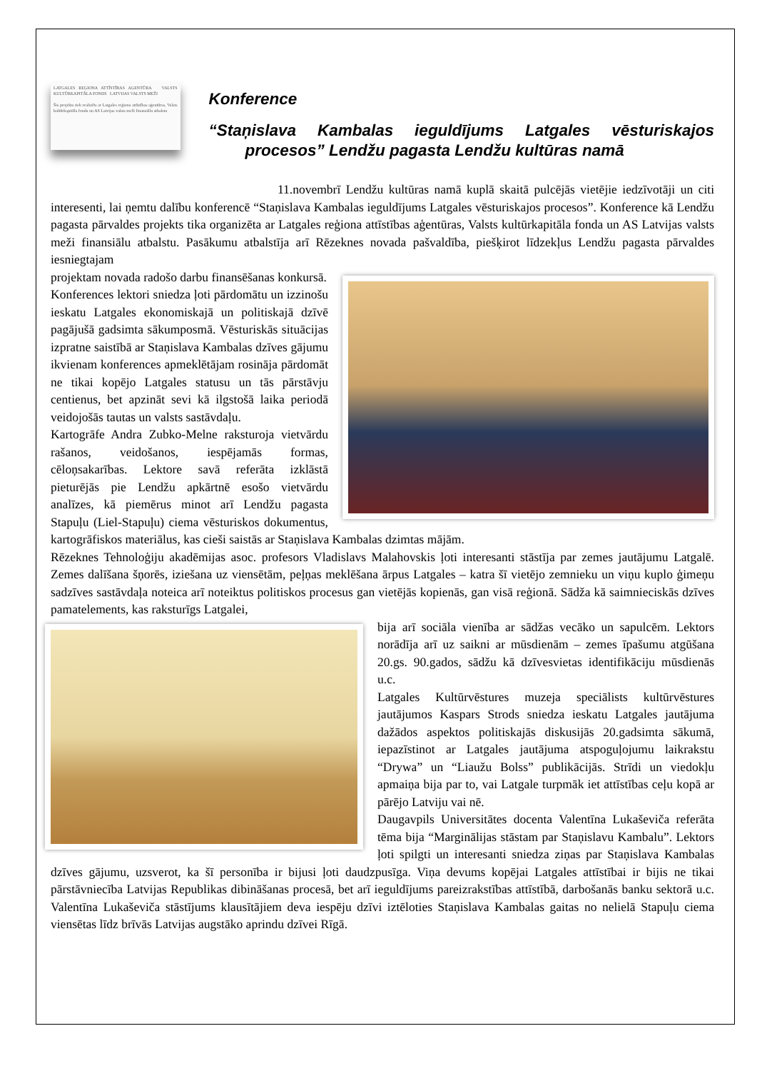LATGALES REĢIONA ATTĪSTĪBAS AĢENTŪRA VALSTS KULTŪRKAPITĀLA FONDS LATVIJAS VALSTS MEŽI
Šis projekts tiek realizēts ar Latgales reģiona attīstības aģentūras, Valsts kultūrkapitāla fonda un AS Latvijas valsts meži finansiālu atbalstu
Konference
“Staņislava Kambalas ieguldījums Latgales vēsturiskajos procesos” Lendžu pagasta Lendžu kultūras namā
11.novembrī Lendžu kultūras namā kuplā skaitā pulcējās vietējie iedzīvotāji un citi interesenti, lai ņemtu dalību konferencē “Staņislava Kambalas ieguldījums Latgales vēsturiskajos procesos”. Konference kā Lendžu pagasta pārvaldes projekts tika organizēta ar Latgales reģiona attīstības aģentūras, Valsts kultūrkapitāla fonda un AS Latvijas valsts meži finansiālu atbalstu. Pasākumu atbalstīja arī Rēzeknes novada pašvaldība, piešķirot līdzekļus Lendžu pagasta pārvaldes iesniegtajam
projektam novada radošo darbu finansēšanas konkursā.
Konferences lektori sniedza ļoti pārdomātu un izzinošu ieskatu Latgales ekonomiskajā un politiskajā dzīvē pagājušā gadsimta sākumposmā. Vēsturiskās situācijas izpratne saistībā ar Staņislava Kambalas dzīves gājumu ikvienam konferences apmeklētājam rosināja pārdomāt ne tikai kopējo Latgales statusu un tās pārstāvju centienus, bet apzināt sevi kā ilgstošā laika periodā veidojošās tautas un valsts sastāvdaļu.
Kartogrāfe Andra Zubko-Melne raksturoja vietvārdu rašanos, veidošanos, iespējamās formas, cēloņsakarības. Lektore savā referāta izklāstā pieturējās pie Lendžu apkārtnē esošo vietvārdu analīzes, kā piemērus minot arī Lendžu pagasta Stapuļu (Liel-Stapuļu) ciema vēsturiskos dokumentus, kartogrāfiskos materiālus, kas cieši saistās ar Staņislava Kambalas dzimtas mājām.
Rēzeknes Tehnoloģiju akadēmijas asoc. profesors Vladislavs Malahovskis ļoti interesanti stāstīja par zemes jautājumu Latgalē. Zemes dalīšana šņorēs, iziešana uz viensētām, peļņas meklēšana ārpus Latgales – katra šī vietējo zemnieku un viņu kuplo ģimeņu sadzīves sastāvdaļa noteica arī noteiktus politiskos procesus gan vietējās kopienās, gan visā reģionā. Sādža kā saimnieciskās dzīves pamatelements, kas raksturīgs Latgalei,
bija arī sociāla vienība ar sādžas vecāko un sapulcēm. Lektors norādīja arī uz saikni ar mūsdienām – zemes īpašumu atgūšana 20.gs. 90.gados, sādžu kā dzīvesvietas identifikāciju mūsdienās u.c.
Latgales Kultūrvēstures muzeja speciālists kultūrvēstures jautājumos Kaspars Strods sniedza ieskatu Latgales jautājuma dažādos aspektos politiskajās diskusijās 20.gadsimta sākumā, iepazīstinot ar Latgales jautājuma atspoguļojumu laikrakstu “Drywa” un “Liaužu Bolss” publikācijās. Strīdi un viedokļu apmaiņa bija par to, vai Latgale turpmāk iet attīstības ceļu kopā ar pārējo Latviju vai nē.
Daugavpils Universitātes docenta Valentīna Lukaševiča referāta tēma bija “Marginālijas stāstam par Staņislavu Kambalu”. Lektors ļoti spilgti un interesanti sniedza ziņas par Staņislava Kambalas dzīves gājumu, uzsverot, ka šī personība ir bijusi ļoti daudzpusīga. Viņa devums kopējai Latgales attīstībai ir bijis ne tikai pārstāvniecība Latvijas Republikas dibināšanas procesā, bet arī ieguldījums pareizrakstības attīstībā, darbošanās banku sektorā u.c. Valentīna Lukaševiča stāstījums klausītājiem deva iespēju dzīvi iztēloties Staņislava Kambalas gaitas no nelielā Stapuļu ciema viensētas līdz brīvās Latvijas augstāko aprindu dzīvei Rīgā.